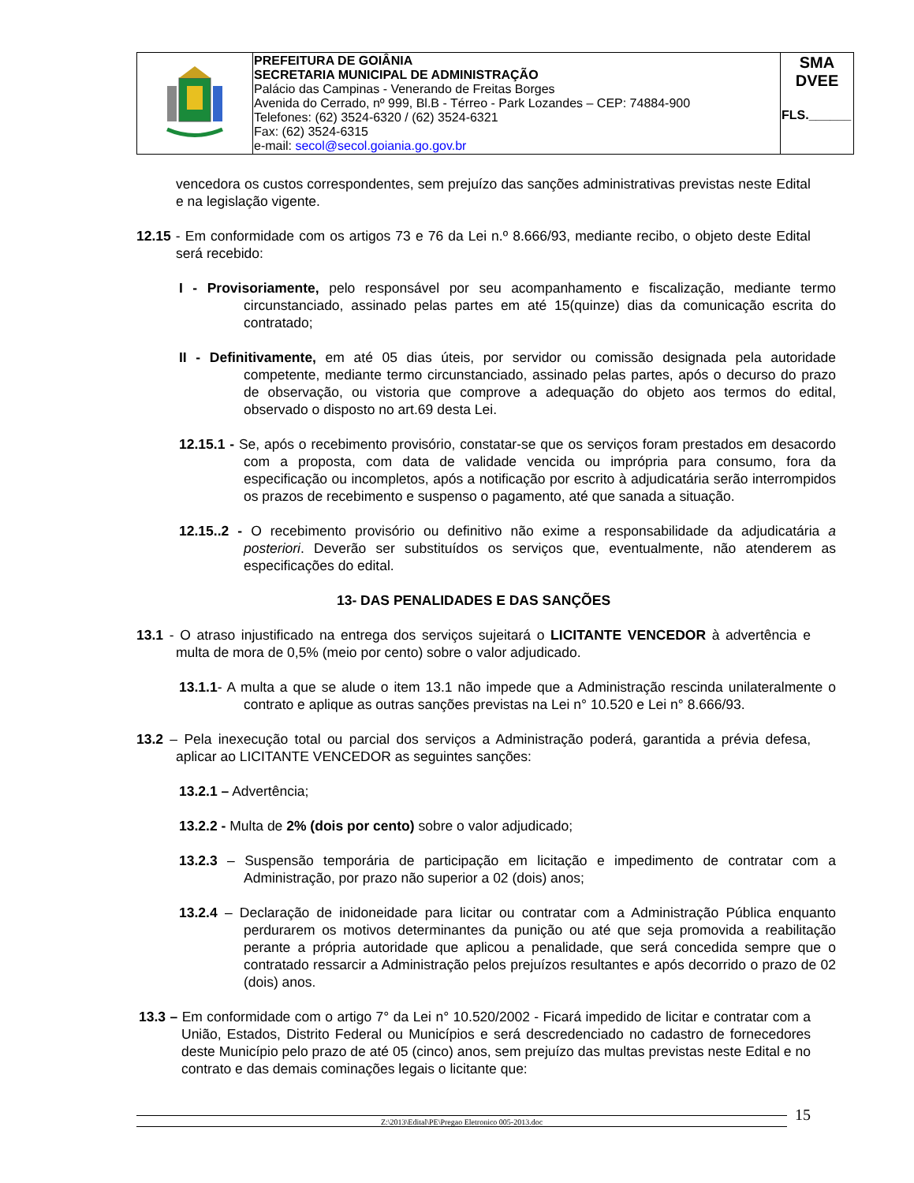| | PREFEITURA DE GOIÂNIA SECRETARIA MUNICIPAL DE ADMINISTRAÇÃO Palácio das Campinas - Venerando de Freitas Borges Avenida do Cerrado, nº 999, Bl.B - Térreo - Park Lozandes – CEP: 74884-900 Telefones: (62) 3524-6320 / (62) 3524-6321 Fax: (62) 3524-6315 e-mail: secol@secol.goiania.go.gov.br | SMA DVEE FLS.______ |
vencedora os custos correspondentes, sem prejuízo das sanções administrativas previstas neste Edital e na legislação vigente.
12.15 - Em conformidade com os artigos 73 e 76 da Lei n.º 8.666/93, mediante recibo, o objeto deste Edital será recebido:
I - Provisoriamente, pelo responsável por seu acompanhamento e fiscalização, mediante termo circunstanciado, assinado pelas partes em até 15(quinze) dias da comunicação escrita do contratado;
II - Definitivamente, em até 05 dias úteis, por servidor ou comissão designada pela autoridade competente, mediante termo circunstanciado, assinado pelas partes, após o decurso do prazo de observação, ou vistoria que comprove a adequação do objeto aos termos do edital, observado o disposto no art.69 desta Lei.
12.15.1 - Se, após o recebimento provisório, constatar-se que os serviços foram prestados em desacordo com a proposta, com data de validade vencida ou imprópria para consumo, fora da especificação ou incompletos, após a notificação por escrito à adjudicatária serão interrompidos os prazos de recebimento e suspenso o pagamento, até que sanada a situação.
12.15..2 - O recebimento provisório ou definitivo não exime a responsabilidade da adjudicatária a posteriori. Deverão ser substituídos os serviços que, eventualmente, não atenderem as especificações do edital.
13- DAS PENALIDADES E DAS SANÇÕES
13.1 - O atraso injustificado na entrega dos serviços sujeitará o LICITANTE VENCEDOR à advertência e multa de mora de 0,5% (meio por cento) sobre o valor adjudicado.
13.1.1- A multa a que se alude o item 13.1 não impede que a Administração rescinda unilateralmente o contrato e aplique as outras sanções previstas na Lei n° 10.520 e Lei n° 8.666/93.
13.2 – Pela inexecução total ou parcial dos serviços a Administração poderá, garantida a prévia defesa, aplicar ao LICITANTE VENCEDOR as seguintes sanções:
13.2.1 – Advertência;
13.2.2 - Multa de 2% (dois por cento) sobre o valor adjudicado;
13.2.3 – Suspensão temporária de participação em licitação e impedimento de contratar com a Administração, por prazo não superior a 02 (dois) anos;
13.2.4 – Declaração de inidoneidade para licitar ou contratar com a Administração Pública enquanto perdurarem os motivos determinantes da punição ou até que seja promovida a reabilitação perante a própria autoridade que aplicou a penalidade, que será concedida sempre que o contratado ressarcir a Administração pelos prejuízos resultantes e após decorrido o prazo de 02 (dois) anos.
13.3 – Em conformidade com o artigo 7° da Lei n° 10.520/2002 - Ficará impedido de licitar e contratar com a União, Estados, Distrito Federal ou Municípios e será descredenciado no cadastro de fornecedores deste Município pelo prazo de até 05 (cinco) anos, sem prejuízo das multas previstas neste Edital e no contrato e das demais cominações legais o licitante que:
Z:\2013\Edital\PE\Pregao Eletronico 005-2013.doc
15